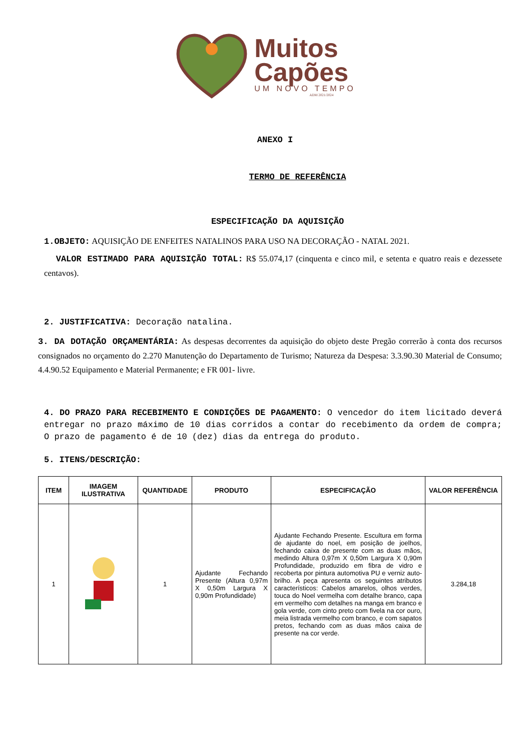Muitos
Capões
UM NOVO TEMPO
ADM 2021/2024
ANEXO I
TERMO DE REFERÊNCIA
ESPECIFICAÇÃO DA AQUISIÇÃO
1.OBJETO: AQUISIÇÃO DE ENFEITES NATALINOS PARA USO NA DECORAÇÃO - NATAL 2021.
VALOR ESTIMADO PARA AQUISIÇÃO TOTAL: R$ 55.074,17 (cinquenta e cinco mil, e setenta e quatro reais e dezessete centavos).
2. JUSTIFICATIVA: Decoração natalina.
3. DA DOTAÇÃO ORÇAMENTÁRIA: As despesas decorrentes da aquisição do objeto deste Pregão correrão à conta dos recursos consignados no orçamento do 2.270 Manutenção do Departamento de Turismo; Natureza da Despesa: 3.3.90.30 Material de Consumo; 4.4.90.52 Equipamento e Material Permanente; e FR 001- livre.
4. DO PRAZO PARA RECEBIMENTO E CONDIÇÕES DE PAGAMENTO: O vencedor do item licitado deverá entregar no prazo máximo de 10 dias corridos a contar do recebimento da ordem de compra; O prazo de pagamento é de 10 (dez) dias da entrega do produto.
5. ITENS/DESCRIÇÃO:
| ITEM | IMAGEM ILUSTRATIVA | QUANTIDADE | PRODUTO | ESPECIFICAÇÃO | VALOR REFERÊNCIA |
| --- | --- | --- | --- | --- | --- |
| 1 | | 1 | Ajudante Fechando Presente (Altura 0,97m X 0,50m Largura X 0,90m Profundidade) | Ajudante Fechando Presente. Escultura em forma de ajudante do noel, em posição de joelhos, fechando caixa de presente com as duas mãos, medindo Altura 0,97m X 0,50m Largura X 0,90m Profundidade, produzido em fibra de vidro e recoberta por pintura automotiva PU e verniz auto-brilho. A peça apresenta os seguintes atributos característicos: Cabelos amarelos, olhos verdes, touca do Noel vermelha com detalhe branco, capa em vermelho com detalhes na manga em branco e gola verde, com cinto preto com fivela na cor ouro, meia listrada vermelho com branco, e com sapatos pretos, fechando com as duas mãos caixa de presente na cor verde. | 3.284,18 |